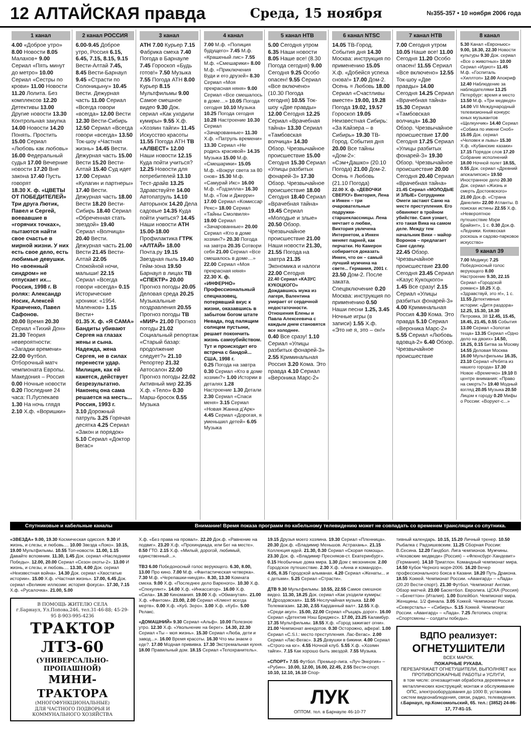12 АЛТАЙСКАЯ правда Среда, 15 ноября №355-357 • 10 ноября 2006 года
1 канал
4.00 «Доброе утро» 8.00 Новости 8.05 Малахов+ 9.00 Сериал «Пять минут до метро» 10.00 Сериал «Сестры по крови» 11.00 Новости 11.20 Лолита. Без комплексов 12.20 Детективы 13.00 Другие новости 13.30 Контрольная закупка 14.00 Новости 14.20 Понять. Простить 15.00 Сериал «Любовь как любовь» 16.00 Федеральный судья 17.00 Вечерние новости 17.20 Вне закона 17.40 Пусть говорят
18.30 Х. ф. «ЦВЕТЫ ОТ ПОБЕДИТЕЛЕЙ» Три друга Лютик, Павел и Сергей, воевавшие в «горячих точках», пытаются найти свое счастье в мирной жизни. У них есть свое дело, есть любимые девушки. Но «военный синдром» не отпускает их... Россия, 1998 г. В ролях: Александр Носик, Алексей Кравченко, Павел Сафонов.
20.00 Время 20.30 Сериал «Тихий Дон» 21.30 Теория невероятности: «Загадки времени» 22.00 Футбол. Отборочный матч чемпионата Европы. Македония – Россия 0.00 Ночные новости 0.20 Последние 24 часа: П.Луспекаев 1.30 На ночь глядя 2.10 Х.ф. «Воришки»
2 канал РОССИЯ
6.00-9.45 Доброе утро, Россия 6.15, 6.45, 7.15, 8.15, 9.15 Вести-Алтай 7.45, 8.45 Вести-Барнаул 9.45 «Страсти по Солоницыну» 10.45 Вести. Дежурная часть 11.00 Сериал «Всегда говори «всегда» 12.00 Вести 12.30 Вести-Сибирь 12.50 Сериал «Всегда говори «всегда» 13.50 Ток-шоу «Частная жизнь» 14.45 Вести. Дежурная часть 15.00 Вести 15.20 Вести-Алтай 15.40 Суд идет 17.00 Сериал «Кулагин и партнеры» 17.40 Вести. Дежурная часть 18.00 Вести 18.20 Вести-Сибирь 18.40 Сериал «Обреченная стать звездой» 19.40 Сериал «Волчица» 20.40 Вести. Дежурная часть 21.00 Вести 21.45 Вести-Алтай 22.05 Спокойной ночи, малыши! 22.15 Сериал «Всегда говори «всегда» 0.15 Исторические хроники: «1954. Маленков» 1.15 Вести+
01.35 Х. ф. «Я САМА» Бандиты убивают Сергея на глазах жены и сына. Надежда, жена Сергея, не в силах перенести удар. Милиция, как ей кажется, действует безрезультатно. Наконец она сама решается на месть... Россия, 1993 г.
3.10 Дорожный патруль 3.25 Горячая десятка 4.25 Сериал «Закон и порядок» 5.10 Сериал «Доктор Вегас»
3 канал
АТН 7.00 Курьер 7.15 Фабрика смеха 7.40 Погода в Барнауле 7.45 Гороскоп «Будь готов!» 7.50 Музыка 7.55 Погода АТН 8.00 Курьер 8.15 Мультфильмы 9.00 Самое смешное видео 9.30 Док. сериал «Как уходили кумиры» 9.55 Х.ф. «Хозяин тайги» 11.45 Искусство красоты 11.55 Погода АТН ТВ «АЛВЕСТ» 12.00 Наши новости 12.15 Куда пойти учиться? 12.25 Новости для потребителей 13.10 Тест-драйв 13.25 Здравствуйте 14.00 Автопатруль 14.10 Авторынок 14.20 Дела садовые 14.35 Куда пойти учиться? 14.45 Наши новости АТН 15.00-18.00 Профилактика ГТРК «АЛТАЙ» 18.00 Почта.ру 19.15 Звездная пыль 19.40 Гейм-зона 19.50 Барнаул в лицах ТВ «СПЕКТР» 20.00 Прогноз погоды 20.05 Деловая среда 20.25 Музыкальные поздравления 20.55 Прогноз погоды ТВ «МИР» 21.00 Прогноз погоды 21.02 Социальный репортаж «Старый базар: продолжение следует?» 21.10 Репортер 21.32 Автосалон 22.00 Прогноз погоды 22.02 Активный мир 22.35 Х.ф. «Тело» 0.30 Марш-бросок 0.55 Музыка
4 канал
7.00 М.ф. «Полиция будущего» 7.45 М.ф. «Крашеный лис» 7.55 М.ф. «Смешарики» 8.00 М.ф. «Приключения Вуди и его друзей» 8.30 Сериал «Моя прекрасная няня» 9.00 Сериал «Все смешалось в доме…» 10.05 Погода сегодня 10.10 Музыка 10.25 Погода сегодня 10.28 Настроение 10.30 Сериал «Зачарованные» 11.30 Х.ф. «Патруль времени» 13.30 Сериал «Не родись красивой» 14.35 Музыка 15.00 М.ф. «Смешарики» 15.05 М.ф. «Вокруг света за 80 снов» 15.30 М.ф. «Самурай Икс» 16.00 М.ф. «Годзилла» 16.30 М.ф. «Том и Джерри» 17.00 Сериал «Комиссар Рекс» 18.00 Сериал «Тайны Смолвиля» 19.00 Сериал «Зачарованные» 20.00 Сериал «Кто в доме хозяин?» 20.30 Погода на завтра 20.35 Сотвори себя 21.00 Сериал «Все смешалось в доме…» 22.00 Сериал «Моя прекрасная няня»
22.30 Х. ф. «ИНФЕРНО» Профессиональный спецназовец, потерявший вкус к жизни, оказавшись в забытом богом штате Невада, под палящим солнцем пустыни, решает покончить жизнь самоубийством. Тут и происходит его встреча с бандой... США, 1998 г.
0.25 Погода на завтра 0.30 Сериал «Кто в доме хозяин?» 1.00 Истории в деталях 1.28 Настроение 1.30 Детали 2.30 Сериал «Спаси меня» 3.15 Сериал «Новая Жанна д'Арк» 4.45 Сериал «Дорогая, я уменьшил детей» 6.05 Музыка
5 канал НТВ
5.00 Сегодня утром 6.35 Наши новости 8.05 Наше все! (8.30 Погода сегодня) 9.00 Сегодня 9.25 Особо опасен! 9.55 Сериал «Все включено» (10.30 Погода сегодня) 10.55 Ток-шоу «Две правды» 12.00 Сегодня 12.25 Сериал «Врачебная тайна» 13.30 Сериал «Тамбовская волчица» 14.30 Обзор. Чрезвычайное происшествие 15.00 Сегодня 15.30 Сериал «Улицы разбитых фонарей-3» 17.30 Обзор. Чрезвычайное происшествие 18.00 Сегодня 18.40 Сериал «Врачебная тайна» 19.45 Сериал «Молодые и злые» 20.50 Обзор. Чрезвычайное происшествие 21.00 Наши новости 21.30, 21.55 Погода на завтра 21.35 Экономика и налоги 22.00 Сегодня
22.40 Сериал «КАЗУС КУКОЦКОГО» Дождавшись мужа из лагеря, Валентина умирает от сердечной недостаточности. Отношения Елены и Павла Алексеевича с каждым днем становятся все холоднее.
0.40 Все сразу! 1.10 Сериал «Улицы разбитых фонарей-3» 2.55 Криминальная Россия 3.20 Кома. Это правда 4.10 Сериал «Вероника Марс-2»
6 канал NTSC
14.05 ТВ-Город. События дня 14.30 Москва: инструкция по применению 15.05 Х.ф. «Добейся успеха снова!» 17.00 Дом-2. Осень = Любовь 18.00 Сериал «Счастливы вместе» 19.00, 19.28 Погода 19.02, 19.57 Гороскоп 19.05 Неизвестная Сибирь: «За Кайзера – в Сибирь» 19.30 ТВ-Город. События дня 20.00 Все тайны «Дом-2»: «Сэм+Дашко» (20.10 Погода) 21.00 Дом-2. Осень = Любовь (21.10 Погода)
22.00 Х. ф. «ДЕВОЧКИ СВЕРХУ» Виктория, Лена и Инкен – три очаровательные подружки-старшеклассницы. Лена мечтает о любви, Виктория увлечена Интернетом, а Инкен меняет парней, как перчатки. Но Камерон собирается доказать Инкен, что он – самый лучший мужчина на свете... Германия, 2001 г.
23.50 Дом-2. После заката. Спецвключение 0.20 Москва: инструкция по применению 0.50 Наши песни 1.25, 3.45 Ночные игры (в записи) 1.55 Х.ф. «Это не я, это – он!»
7 канал НТВ
7.00 Сегодня утром 10.05 Наше все! 11.00 Сегодня 11.20 Особо опасен! 11.55 Сериал «Все включено» 12.55 Ток-шоу «Две правды» 14.00 Сегодня 14.25 Сериал «Врачебная тайна» 15.30 Сериал «Тамбовская волчица» 16.30 Обзор. Чрезвычайное происшествие 17.00 Сегодня 17.25 Сериал «Улицы разбитых фонарей-3» 19.30 Обзор. Чрезвычайное происшествие 20.00 Сегодня 20.40 Сериал «Врачебная тайна»
21.45 Сериал «МОЛОДЫЕ И ЗЛЫЕ» Сотрудники Омеги застают Саню на месте преступления. Его обвиняют в тройном убийстве. Саня узнает, кто такая Вика на самом деле. Между тем начальник Вики – майор Воронов – предлагает Сане сделку.
22.45 Обзор. Чрезвычайное происшествие 23.00 Сегодня 23.45 Сериал «Казус Кукоцкого» 1.45 Все сразу! 2.15 Сериал «Улицы разбитых фонарей-3» 4.00 Криминальная Россия 4.30 Кома. Это правда 5.10 Сериал «Вероника Марс-2» 5.55 Сериал «Любовь вдовца-2» 6.40 Обзор. Чрезвычайное происшествие
8 канал
5.30 Канал «Евроньюс» 9.00, 18.30, 22.30 Новости культуры 9.30 Док. сериал «Все о животных» 10.00 Сериал «Идиот» 11.45 М.ф. «Госпиталь «Хиллтоп» 12.00 Апокриф 12.40 Наблюдение за наблюдателями 13.25 Петербург: время и место 13.50 М.ф. «Три медведя» 14.00 VII Международный телевизионный конкурс юных музыкантов «Щелкунчик» 14.40 Сериал «Собака по имени Сноб» 15.05 Док. сериал «Человек и львы» 15.30 Х.ф. «Кубанские казаки» 17.15 Порядок слов 17.20 Собрание исполнений 18.00 Ночной полет 18.55, 0.55 Док. сериал «Древний апокалипсис» 19.50 Иностранное дело 20.30 Док. сериал «Жизнь и смерть Достоевского» 21.00 Док.ф. «Страна Данелия» 22.00 Атланты. В поисках истины 22.55 Х.ф. «Невероятное путешествие Мэри Брайэнт», 1 с. 0.30 Док.ф. «Ледники. Княжеская роскошь и садово-парковое искусство»
9 канал 39
7.00 Медикус 7.25 Победоносный голос верующего 8.00 Настроение 9.30, 22.15 Сериал «Городской романс» 10.25 Х.ф. «Здравствуй, это я!», 1 с. 11.55 Детективные истории: «Дитя раздора» 12.25, 15.30, 18.30 Петровка, 38 12.45, 15.45, 18.45, 21.45, 0.55 События 13.00 Сериал «Золотая теща» 13.35 Сериал «Одно дело на двоих» 14.50, 18.25, 0.15 Битва за Москву 14.55 Деловая Москва 16.00 Мультфильмы 16.35, 23.10 Сериал «Ребята из нашего города» 17.30 Новое «Времечко» 19.10 В центре внимания: «Право на смерть?» 19.40 Модный взгляд 20.05 Музыка 20.50 Лицом к городу 0.20 Мифы о России: «Воруют-с...»
Спутниковые и кабельные каналы Внимание! Время показа программ по кабельному телевидению может не совпадать со временем трансляции со спутника.
«ЗВЕЗДА» 9.00, 19.30 Космическая одиссея. 9.30 И жизнь, и слезы, и любовь.... 10.00 Звезда «Локо». 10.15, 19.00 Мультфильмы. 10.55 Топ-новости. 11.00, 1.15 Давайте вспомним. 11.30, 1.45 Док. сериал «Наследники Победы». 12.00, 20.00 Сериал «Сезон охоты-2». 13.00 И жизнь, и слезы, и любовь.... 13.30, 4.00 Док. сериал «Неизвестная война». 14.30 Док. сериал «Хвостатые истории». 15.00 Х.ф. «Частная жизнь». 17.00, 6.45 Док. сериал «Великие иллюзии: история фокуса». 17.30, 7.15 Х.ф. «Русалочка». 21.00, 5.00
В ПОМОЩЬ ЖИТЕЛЮ СЕЛА
г.Барнаул, Ул.Попова,246, тел.31-46-88; 45-29-95 8-903-995-4236
ТРАКТОР ЛТЗ-60
(УНИВЕРСАЛЬНО-ПРОПАШНОЙ)
МИНИ-ТРАКТОРА
(МНОГОФУНКЦИОНАЛЬНЫЕ)
ДЛЯ ЧАСТНОГО ПОДВОРЬЯ И КОММУНАЛЬНОГО ХОЗЯЙСТВА
Х.ф. «Без права на провал». 22.20 Док.ф. «Равнение на подвиг». 23.20 Х.ф. «Прохиндиада, или Бег на месте». 0.50 ГТО. 2.15 Х.ф. «Милый, дорогой, любимый, единственный...».
ТВЗ 6.00 Победоносный голос верующего. 6.30, 8.00, 13.00 Про кино. 7.00 М.ф. «Фантастическая четверка». 7.30 М.ф. «Черепашки-ниндзя». 8.30, 13.30 Комната смеха. 9.00 Х.ф. «Последнее дело Вареного». 10.30 Х.ф. «Спекулянт». 14.00 Х.ф. «Инкассатор». 16.00 Х.ф. «Сила». 18.30 Киномания. 19.00 Х.ф. «Обманутая». 21.00 Х.ф. «Фантом». 23.00, 2.00 Сериал «Клиент всегда мертв». 0.00 Х.ф. «Куб. Зеро». 3.00 Х.ф. «Куб». 5.00 Релакс.
«ДОМАШНИЙ» 9.30 Сериал «Альф». 10.00 Полезное утро. 12.30 Х.ф. «Увольнение на берег». 14.30, 22.30 Сериал «Ты – моя жизнь». 15.30 Сериал «Люба, дети и завод...». 16.00 Время красоты. 16.30 Что мы знаем о еде?. 17.00 Модная прививка. 17.30 Экстремальная кухня. 18.00 Правильный дом. 18.15 Сериал «Телохранитель».
19.15 Друзья моего хозяина. 19.30 Сериал «Пленница». 20.30 Док.ф. «Владимир Меньшов. Астрахань». 21.15 Коллекция идей. 21.30, 0.30 Сериал «Скорая помощь». 23.30 Док. ф. «Владимир Пресняков-ст. Екатеринбург». 0.15 Необычные дома мира. 1.30 Дом с мезонином. 2.00 Городское путешествие. 2.30 Х.ф. «Анна и командор». 4.05, 8.35 Городской альманах. 4.20 Сериал «Женаты... и с детьми». 5.25 Сериал «Страсти».
ДТВ 9.30 Мультфильмы. 10.55, 22.55 Самое смешное видео. 11.30, 18.25 Док. сериал «Как уходили кумиры: М.Дроздовская». 11.55 Неслучайная музыка. 12.00 Телемагазин. 12.30, 2.55 Карданный вал+. 12.55 Х.ф. «Среди акул». 15.00, 22.00 Сериал «Рыцарь дорог». 16.00 Сериал «Детектив Нэш Бриджес». 17.00, 23.25 Каламбур. 17.35 Мультфильмы. 18.55 Х.ф. «Город зажигает огни». 21.00 Чемпионат анекдотов. 0.30 Осторожно, афера!. 1.00 Сериал «C.S.I.: место преступления. Лас-Вегас». 2.00 Сериал «Лас-Вегас». 3.25 Девушки в бикини. 4.00 Сериал «Строго на юг». 4.55 Ночной клуб. 5.55 Х.ф. «Хозяин тайги». 7.15 Как хорошо быть звездой. 7.55 Музыка.
«СПОРТ» 7.55 Футбол. Премьер-лига. «Луч-Энергия» – «Рубин». 10.00, 12.00, 16.00, 22.45, 2.55 Вести-спорт. 10.10, 12.10, 16.10 Спор-
ЛУК
ОПТОМ. тел. в Барнауле 46-10-77
тивный календарь. 10.15, 15.20 Личный тренер. 10.50 Рыбалка с Радзишевским. 11.25 Сборная России: В.Сесина. 12.20 Гандбол. Лига чемпионов. Мужчины. «Чеховские медведи» (Россия) – «Фленсбург-Хандевит» (Германия). 14.10 Триатлон. Командный чемпионат мира. 14.50 Кубок Черного моря-2006. 16.20 Вечер профессионального бокса в Казани. 18.20 Путь Дракона. 18.55 Хоккей. Чемпионат России. «Авангард» – «Лада» (20.20 Вести-спорт). 21.30 Футбол. Чемпионат Англии. Обзор матчей. 23.00 Баскетбол. Евролига. ЦСКА (Россия) – «Бенеттон» (Италия). 1.00 Волейбол. Чемпионат мира. Женщины. 1/2 финала. 3.05 Хоккей. Чемпионат России. «Северсталь» – «Сибирь». 5.15 Хоккей. Чемпионат России. «Авангард» – «Лада». 7.25 Летопись спорта: «Спортсмены – солдаты победы».
ВДПО реализует:
ОГНЕТУШИТЕЛИ
ВСЕХ МАРОК.
ПОЖАРНЫЕ РУКАВА.
ПЕРЕЗАРЯЖАЕТ ОГНЕТУШИТЕЛИ, ВЫПОЛНЯЕТ все ПРОТИВОПОЖАРНЫЕ РАБОТЫ и УСЛУГИ,
в том числе: огнезащитная обработка деревянных и металлических конструкций; монтаж и обслуживание ОПС, электрооборудования до 1000 В; установка систем видеонаблюдения, связи, радио, телевидения.
г.Барнаул, пр.Комсомольский, 65. тел.: (3852) 24-86-17, 77-81-15.